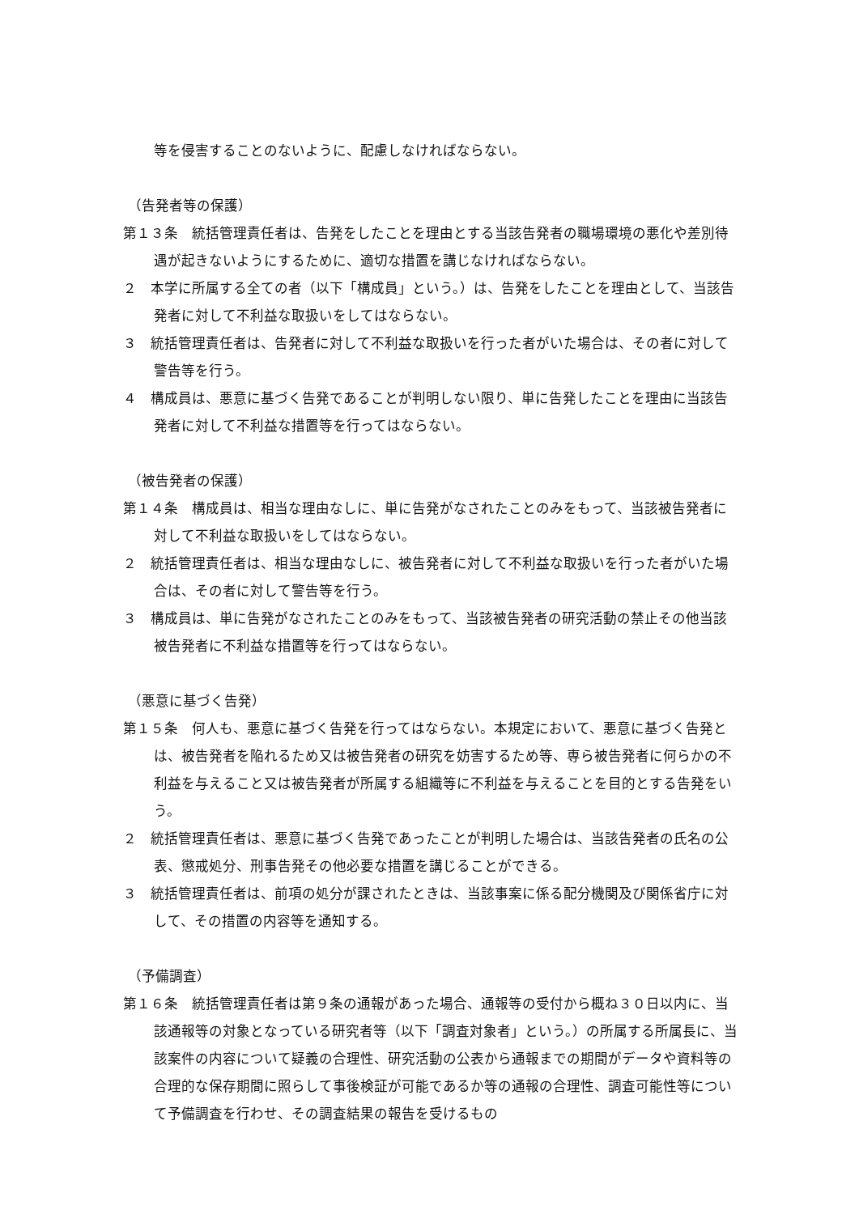等を侵害することのないように、配慮しなければならない。
（告発者等の保護）
第１３条　統括管理責任者は、告発をしたことを理由とする当該告発者の職場環境の悪化や差別待遇が起きないようにするために、適切な措置を講じなければならない。
２　本学に所属する全ての者（以下「構成員」という。）は、告発をしたことを理由として、当該告発者に対して不利益な取扱いをしてはならない。
３　統括管理責任者は、告発者に対して不利益な取扱いを行った者がいた場合は、その者に対して警告等を行う。
４　構成員は、悪意に基づく告発であることが判明しない限り、単に告発したことを理由に当該告発者に対して不利益な措置等を行ってはならない。
（被告発者の保護）
第１４条　構成員は、相当な理由なしに、単に告発がなされたことのみをもって、当該被告発者に対して不利益な取扱いをしてはならない。
２　統括管理責任者は、相当な理由なしに、被告発者に対して不利益な取扱いを行った者がいた場合は、その者に対して警告等を行う。
３　構成員は、単に告発がなされたことのみをもって、当該被告発者の研究活動の禁止その他当該被告発者に不利益な措置等を行ってはならない。
（悪意に基づく告発）
第１５条　何人も、悪意に基づく告発を行ってはならない。本規定において、悪意に基づく告発とは、被告発者を陥れるため又は被告発者の研究を妨害するため等、専ら被告発者に何らかの不利益を与えること又は被告発者が所属する組織等に不利益を与えることを目的とする告発をいう。
２　統括管理責任者は、悪意に基づく告発であったことが判明した場合は、当該告発者の氏名の公表、懲戒処分、刑事告発その他必要な措置を講じることができる。
３　統括管理責任者は、前項の処分が課されたときは、当該事案に係る配分機関及び関係省庁に対して、その措置の内容等を通知する。
（予備調査）
第１６条　統括管理責任者は第９条の通報があった場合、通報等の受付から概ね３０日以内に、当該通報等の対象となっている研究者等（以下「調査対象者」という。）の所属する所属長に、当該案件の内容について疑義の合理性、研究活動の公表から通報までの期間がデータや資料等の合理的な保存期間に照らして事後検証が可能であるか等の通報の合理性、調査可能性等について予備調査を行わせ、その調査結果の報告を受けるもの